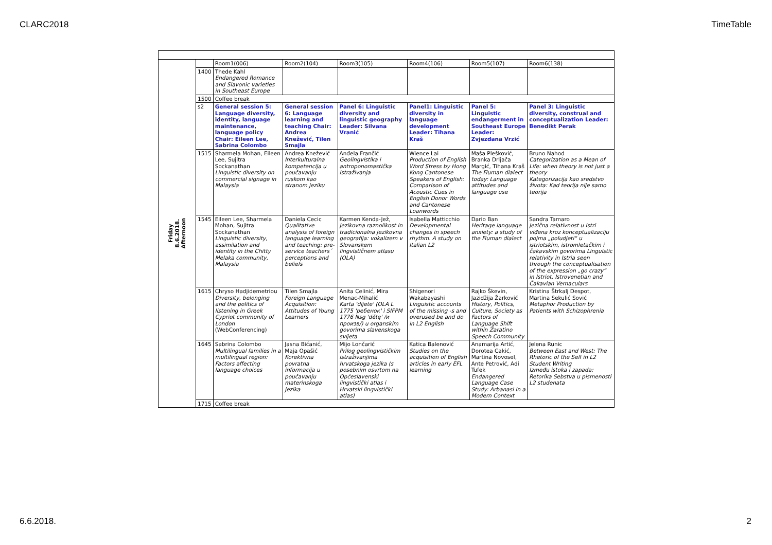CLARC2018 TimeTable
| Friday 8.6.2018. Afternoon | | Room1(006) | Room2(104) | Room3(105) | Room4(106) | Room5(107) | Room6(138) |
| | 1400 | Thede Kahl Endangered Romance and Slavonic varieties in Southeast Europe | | | | | |
| | 1500 | Coffee break | | | | | |
| | s2 | General session 5: Language diversity, identity, language maintenance, language policy Chair: Eileen Lee, Sabrina Colombo | General session 6: Language learning and teaching Chair: Andrea Knežević, Tilen Smajla | Panel 6: Linguistic diversity and linguistic geography Leader: Silvana Vranić | Panel1: Linguistic diversity in language development Leader: Tihana Kraš | Panel 5: Linguistic endangerment in Southeast Europe Leader: Zvjezdana Vrzić | Panel 3: Linguistic diversity, construal and conceptualization Leader: Benedikt Perak |
| | 1515 | Sharmela Mohan, Eileen Lee, Sujitra Sockanathan Linguistic diversity on commercial signage in Malaysia | Andrea Knežević Interkulturalna kompetencija u poučavanju ruskom kao stranom jeziku | Anđela Frančić Geolingvistika i antroponomastička istraživanja | Wience Lai Production of English Word Stress by Hong Kong Cantonese Speakers of English: Comparison of Acoustic Cues in English Donor Words and Cantonese Loanwords | Maša Plešković, Branka Drljača Margić, Tihana Kraš The Fiuman dialect today: Language attitudes and language use | Bruno Nahod Categorization as a Mean of Life: when theory is not just a theory Kategorizacija kao sredstvo života: Kad teorija nije samo teorija |
| | 1545 | Eileen Lee, Sharmela Mohan, Sujitra Sockanathan Linguistic diversity, assimilation and identity in the Chitty Melaka community, Malaysia | Daniela Cecic Qualitative analysis of foreign language learning and teaching: pre- service teachers´ perceptions and beliefs | Karmen Kenda-Jež, Jezikovna raznolikost in tradicionalna jezikovna geografija: vokalizem v Slovanskem lingvističnem atlasu (OLA) | Isabella Matticchio Developmental changes in speech rhythm. A study on Italian L2 | Dario Ban Heritage language anxiety: a study of the Fiuman dialect | Sandra Tamaro Jezična relativnost u Istri viđena kroz konceptualizaciju pojma „poludjeti“ u istriotskim, istromletačkim i čakavskim govorima Linguistic relativity in Istria seen through the conceptualisation of the expression „go crazy“ in Istriot, Istrovenetian and Čakavian Vernaculars |
| | 1615 | Chryso Hadjidemetriou Diversity, belonging and the politics of listening in Greek Cypriot community of London (WebConferencing) | Tilen Smajla Foreign Language Acquisition: Attitudes of Young Learners | Anita Celinić, Mira Menac-Mihalić Karta 'dijete' (OLA L 1775 'ребенок' i SIFPM 1776 Nsg 'dětę' /и произв/) u organskim govorima slavenskoga svijeta | Shigenori Wakabayashi Linguistic accounts of the missing -s and overused be and do in L2 English | Rajko Škevin, Jazidžija Žarković History, Politics, Culture, Society as Factors of Language Shift within Zaratino Speech Community | Kristina Štrkalj Despot, Martina Sekulić Sović Metaphor Production by Patients with Schizophrenia |
| | 1645 | Sabrina Colombo Multilingual families in a multilingual region: Factors affecting language choices | Jasna Bićanić, Maja Opašić Korektivna povratna informacija u poučavanju materinskoga jezika | Mijo Lončarić Prilog geolingvističkim istraživanjima hrvatskoga jezika (s posebnim osvrtom na Općeslavenski lingvistički atlas i Hrvatski lingvistički atlas) | Katica Balenović Studies on the acquisition of English articles in early EFL learning | Anamarija Artić, Dorotea Cakić, Martina Novosel, Ante Petrović, Adi Tufek Endangered Language Case Study: Arbanasi in a Modern Context | Jelena Runic Between East and West: The Rhetoric of the Self in L2 Student Writing Između istoka i zapada: Retorika Sebstva u pismenosti L2 studenata |
| | 1715 | Coffee break | | | | | |
6.6.2018. 2